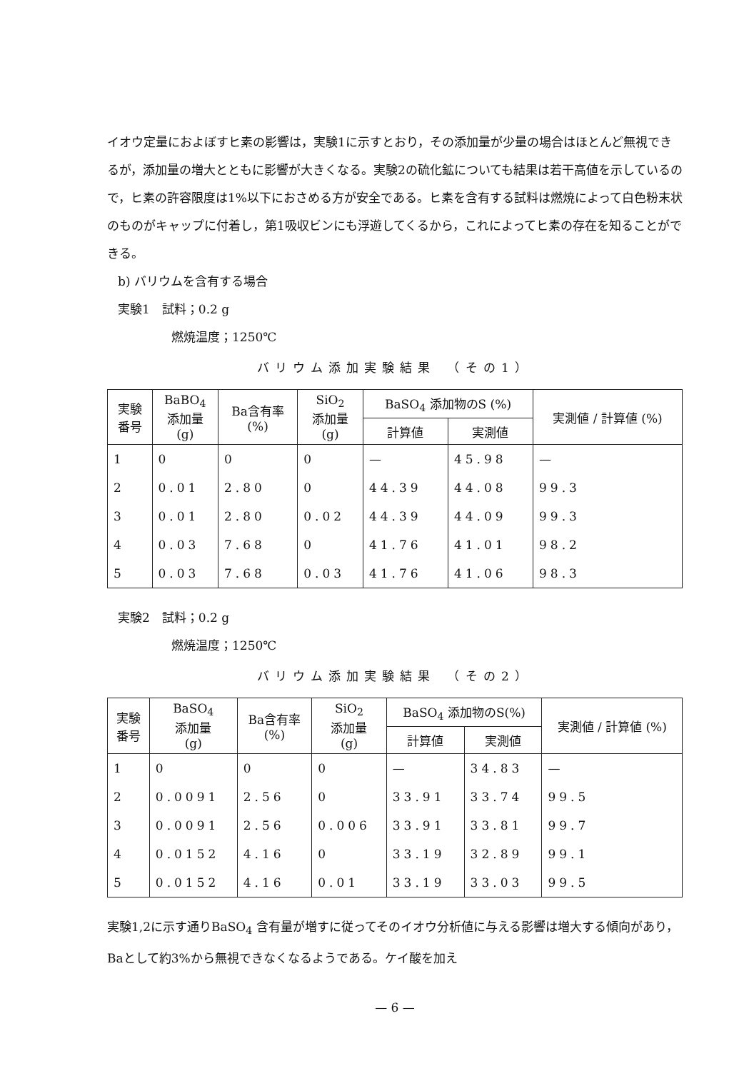イオウ定量におよぼすヒ素の影響は，実験1に示すとおり，その添加量が少量の場合はほとんど無視できるが，添加量の増大とともに影響が大きくなる。実験2の硫化鉱についても結果は若干高値を示しているので，ヒ素の許容限度は1%以下におさめる方が安全である。ヒ素を含有する試料は燃焼によって白色粉末状のものがキャップに付着し，第1吸収ビンにも浮遊してくるから，これによってヒ素の存在を知ることができる。
b) バリウムを含有する場合
実験1　試料；0.2 g
燃焼温度；1250℃
バリウム添加実験結果　（その1）
| 実験 番号 | BaBO<sub>4</sub> 添加量 (g) | Ba含有率 (%) | SiO<sub>2</sub> 添加量 (g) | BaSO<sub>4</sub> 添加物のS (%) | | 実測値 / 計算値 (%) |
| --- | --- | --- | --- | --- | --- | --- |
| | | | | 計算値 | 実測値 | |
| 1 | 0 | 0 | 0 | — | 45.98 | — |
| 2 | 0.01 | 2.80 | 0 | 44.39 | 44.08 | 99.3 |
| 3 | 0.01 | 2.80 | 0.02 | 44.39 | 44.09 | 99.3 |
| 4 | 0.03 | 7.68 | 0 | 41.76 | 41.01 | 98.2 |
| 5 | 0.03 | 7.68 | 0.03 | 41.76 | 41.06 | 98.3 |
実験2　試料；0.2 g
燃焼温度；1250℃
バリウム添加実験結果　（その2）
| 実験 番号 | BaSO<sub>4</sub> 添加量 (g) | Ba含有率 (%) | SiO<sub>2</sub> 添加量 (g) | BaSO<sub>4</sub> 添加物のS(%) | | 実測値 / 計算値 (%) |
| --- | --- | --- | --- | --- | --- | --- |
| | | | | 計算値 | 実測値 | |
| 1 | 0 | 0 | 0 | — | 34.83 | — |
| 2 | 0.0091 | 2.56 | 0 | 33.91 | 33.74 | 99.5 |
| 3 | 0.0091 | 2.56 | 0.006 | 33.91 | 33.81 | 99.7 |
| 4 | 0.0152 | 4.16 | 0 | 33.19 | 32.89 | 99.1 |
| 5 | 0.0152 | 4.16 | 0.01 | 33.19 | 33.03 | 99.5 |
実験1,2に示す通りBaSO<sub>4</sub> 含有量が増すに従ってそのイオウ分析値に与える影響は増大する傾向があり，Baとして約3%から無視できなくなるようである。ケイ酸を加え
— 6 —